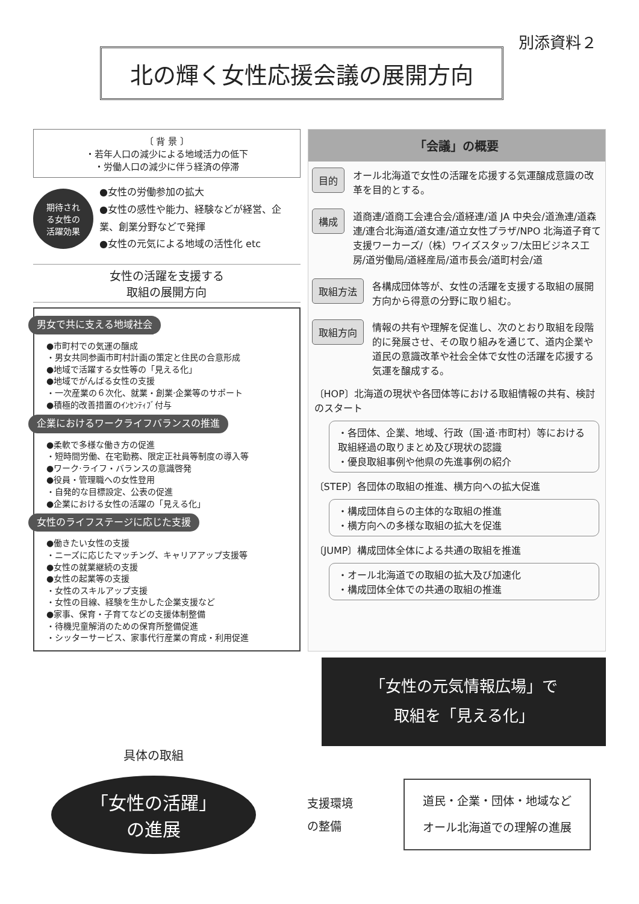別添資料２
北の輝く女性応援会議の展開方向
〔 背 景 〕
・若年人口の減少による地域活力の低下
・労働人口の減少に伴う経済の停滞
期待され
る女性の
活躍効果
●女性の労働参加の拡大
●女性の感性や能力、経験などが経営、企業、創業分野などで発揮
●女性の元気による地域の活性化 etc
女性の活躍を支援する
取組の展開方向
男女で共に支える地域社会
●市町村での気運の醸成
・男女共同参画市町村計画の策定と住民の合意形成
●地域で活躍する女性等の「見える化」
●地域でがんばる女性の支援
・一次産業の６次化、就業・創業·企業等のサポート
●積極的改善措置のｲﾝｾﾝﾃｨﾌﾞ付与
企業におけるワークライフバランスの推進
●柔軟で多様な働き方の促進
・短時間労働、在宅勤務、限定正社員等制度の導入等
●ワーク·ライフ・バランスの意識啓発
●役員・管理職への女性登用
・自発的な目標設定、公表の促進
●企業における女性の活躍の「見える化」
女性のライフステージに応じた支援
●働きたい女性の支援
・ニーズに応じたマッチング、キャリアアップ支援等
●女性の就業継続の支援
●女性の起業等の支援
・女性のスキルアップ支援
・女性の目線、経験を生かした企業支援など
●家事、保育・子育てなどの支援体制整備
・待機児童解消のための保育所整備促進
・シッターサービス、家事代行産業の育成・利用促進
「会議」の概要
目的 オール北海道で女性の活躍を応援する気運醸成意識の改革を目的とする。
構成 道商連/道商工会連合会/道経連/道 JA 中央会/道漁連/道森連/連合北海道/道女連/道立女性プラザ/NPO 北海道子育て支援ワーカーズ/（株）ワイズスタッフ/太田ビジネス工房/道労働局/道経産局/道市長会/道町村会/道
取組方法 各構成団体等が、女性の活躍を支援する取組の展開方向から得意の分野に取り組む。
取組方向 情報の共有や理解を促進し、次のとおり取組を段階的に発展させ、その取り組みを通じて、道内企業や道民の意識改革や社会全体で女性の活躍を応援する気運を醸成する。
〔HOP〕北海道の現状や各団体等における取組情報の共有、検討のスタート
・各団体、企業、地域、行政（国·道·市町村）等における取組経過の取りまとめ及び現状の認識
・優良取組事例や他県の先進事例の紹介
〔STEP〕各団体の取組の推進、横方向への拡大促進
・構成団体自らの主体的な取組の推進
・横方向への多様な取組の拡大を促進
〔JUMP〕構成団体全体による共通の取組を推進
・オール北海道での取組の拡大及び加速化
・構成団体全体での共通の取組の推進
「女性の元気情報広場」で
取組を「見える化」
具体の取組
「女性の活躍」
の進展
支援環境
の整備
道民・企業・団体・地域など
オール北海道での理解の進展